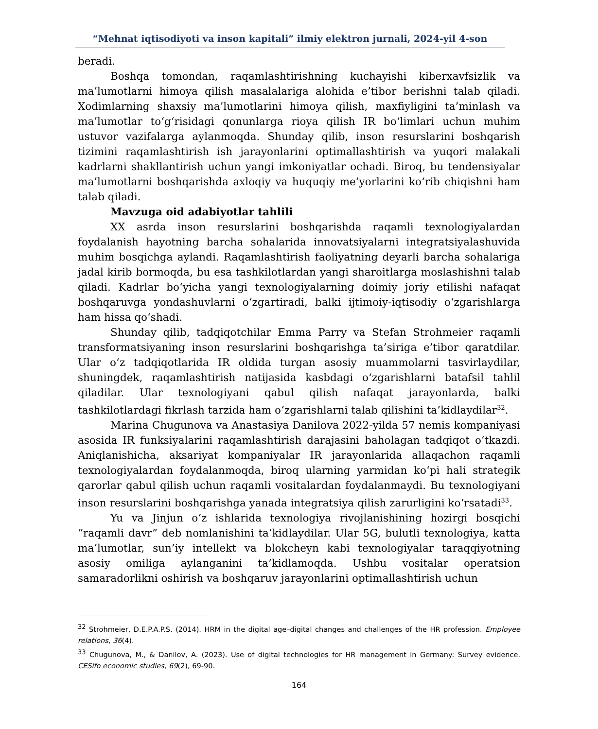“Mehnat iqtisodiyoti va inson kapitali” ilmiy elektron jurnali, 2024-yil 4-son
beradi.
Boshqa tomondan, raqamlashtirishning kuchayishi kiberxavfsizlik va ma’lumotlarni himoya qilish masalalariga alohida e’tibor berishni talab qiladi. Xodimlarning shaxsiy ma’lumotlarini himoya qilish, maxfiyligini ta’minlash va ma’lumotlar to‘g‘risidagi qonunlarga rioya qilish IR bo‘limlari uchun muhim ustuvor vazifalarga aylanmoqda. Shunday qilib, inson resurslarini boshqarish tizimini raqamlashtirish ish jarayonlarini optimallashtirish va yuqori malakali kadrlarni shakllantirish uchun yangi imkoniyatlar ochadi. Biroq, bu tendensiyalar ma’lumotlarni boshqarishda axloqiy va huquqiy me’yorlarini ko‘rib chiqishni ham talab qiladi.
Mavzuga oid adabiyotlar tahlili
XX asrda inson resurslarini boshqarishda raqamli texnologiyalardan foydalanish hayotning barcha sohalarida innovatsiyalarni integratsiyalashuvida muhim bosqichga aylandi. Raqamlashtirish faoliyatning deyarli barcha sohalariga jadal kirib bormoqda, bu esa tashkilotlardan yangi sharoitlarga moslashishni talab qiladi. Kadrlar bo‘yicha yangi texnologiyalarning doimiy joriy etilishi nafaqat boshqaruvga yondashuvlarni o‘zgartiradi, balki ijtimoiy-iqtisodiy o‘zgarishlarga ham hissa qo‘shadi.
Shunday qilib, tadqiqotchilar Emma Parry va Stefan Strohmeier raqamli transformatsiyaning inson resurslarini boshqarishga ta’siriga e’tibor qaratdilar. Ular o‘z tadqiqotlarida IR oldida turgan asosiy muammolarni tasvirlaydilar, shuningdek, raqamlashtirish natijasida kasbdagi o‘zgarishlarni batafsil tahlil qiladilar. Ular texnologiyani qabul qilish nafaqat jarayonlarda, balki tashkilotlardagi fikrlash tarzida ham o‘zgarishlarni talab qilishini ta’kidlaydilar<sup>32</sup>.
Marina Chugunova va Anastasiya Danilova 2022-yilda 57 nemis kompaniyasi asosida IR funksiyalarini raqamlashtirish darajasini baholagan tadqiqot o‘tkazdi. Aniqlanishicha, aksariyat kompaniyalar IR jarayonlarida allaqachon raqamli texnologiyalardan foydalanmoqda, biroq ularning yarmidan ko‘pi hali strategik qarorlar qabul qilish uchun raqamli vositalardan foydalanmaydi. Bu texnologiyani inson resurslarini boshqarishga yanada integratsiya qilish zarurligini ko‘rsatadi<sup>33</sup>.
Yu va Jinjun o‘z ishlarida texnologiya rivojlanishining hozirgi bosqichi “raqamli davr” deb nomlanishini ta’kidlaydilar. Ular 5G, bulutli texnologiya, katta ma’lumotlar, sun’iy intellekt va blokcheyn kabi texnologiyalar taraqqiyotning asosiy omiliga aylanganini ta’kidlamoqda. Ushbu vositalar operatsion samaradorlikni oshirish va boshqaruv jarayonlarini optimallashtirish uchun
<sup>32</sup> Strohmeier, D.E.P.A.P.S. (2014). HRM in the digital age–digital changes and challenges of the HR profession. Employee relations, 36(4).
<sup>33</sup> Chugunova, M., & Danilov, A. (2023). Use of digital technologies for HR management in Germany: Survey evidence. CESifo economic studies, 69(2), 69-90.
164